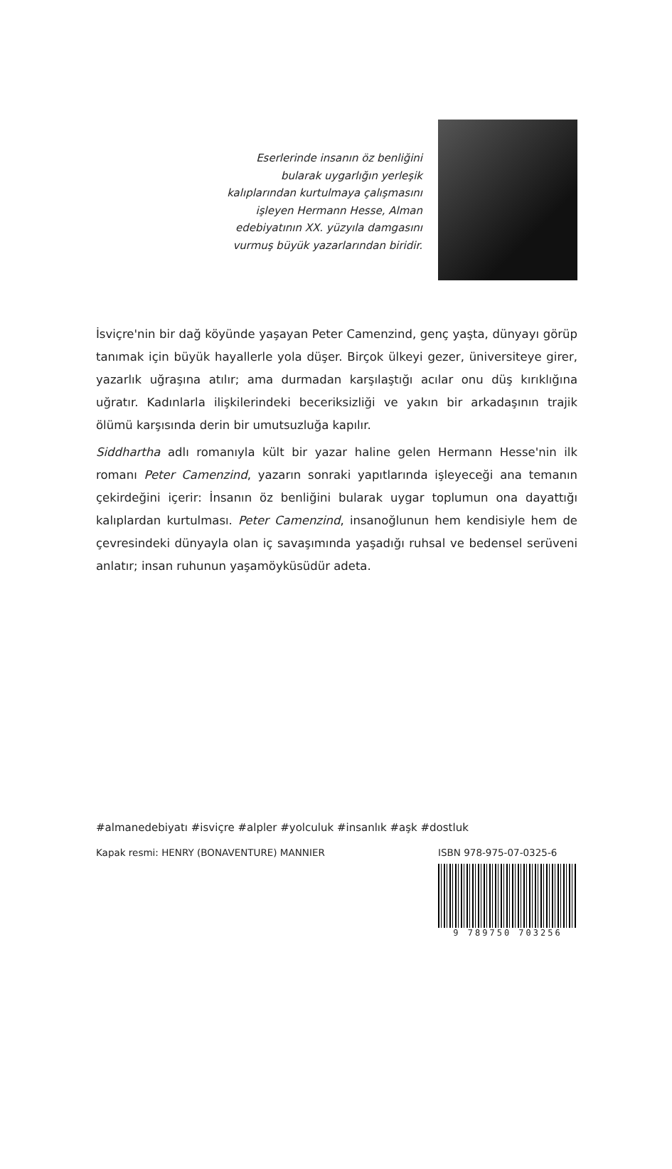Eserlerinde insanın öz benliğini bularak uygarlığın yerleşik kalıplarından kurtulmaya çalışmasını işleyen Hermann Hesse, Alman edebiyatının XX. yüzyıla damgasını vurmuş büyük yazarlarından biridir.
İsviçre'nin bir dağ köyünde yaşayan Peter Camenzind, genç yaşta, dünyayı görüp tanımak için büyük hayallerle yola düşer. Birçok ülkeyi gezer, üniversiteye girer, yazarlık uğraşına atılır; ama durmadan karşılaştığı acılar onu düş kırıklığına uğratır. Kadınlarla ilişkilerindeki beceriksizliği ve yakın bir arkadaşının trajik ölümü karşısında derin bir umutsuzluğa kapılır.
Siddhartha adlı romanıyla kült bir yazar haline gelen Hermann Hesse'nin ilk romanı Peter Camenzind, yazarın sonraki yapıtlarında işleyeceği ana temanın çekirdeğini içerir: İnsanın öz benliğini bularak uygar toplumun ona dayattığı kalıplardan kurtulması. Peter Camenzind, insanoğlunun hem kendisiyle hem de çevresindeki dünyayla olan iç savaşımında yaşadığı ruhsal ve bedensel serüveni anlatır; insan ruhunun yaşamöyküsüdür adeta.
#almanedebiyatı #isviçre #alpler #yolculuk #insanlık #aşk #dostluk
Kapak resmi: HENRY (BONAVENTURE) MANNIER
ISBN 978-975-07-0325-6
9 789750 703256